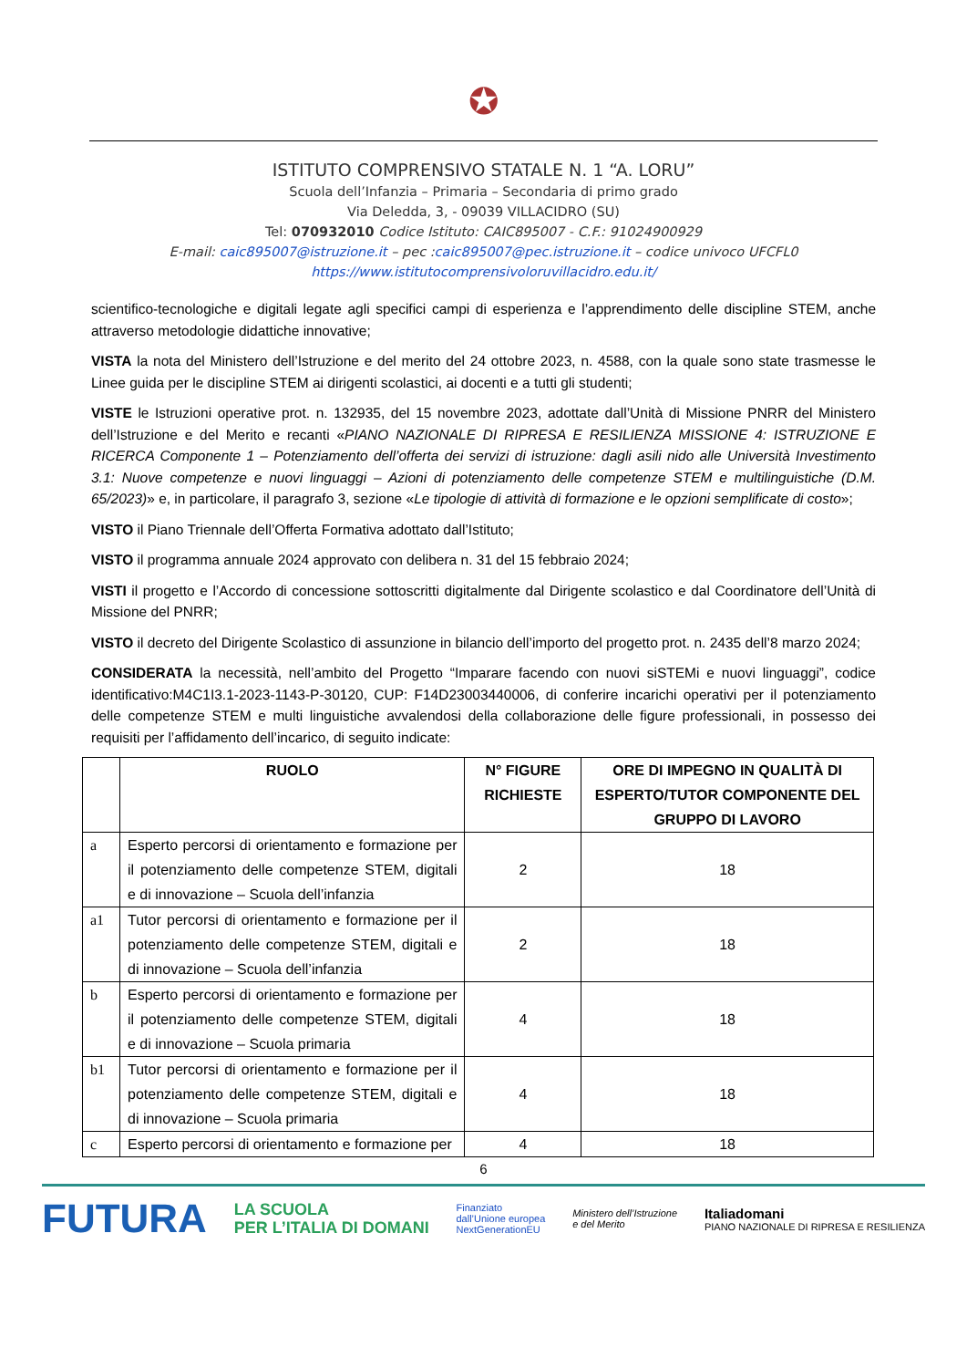✪
ISTITUTO COMPRENSIVO STATALE N. 1 “A. LORU”
Scuola dell’Infanzia – Primaria – Secondaria di primo grado
Via Deledda, 3, - 09039 VILLACIDRO (SU)
Tel: 070932010 Codice Istituto: CAIC895007 - C.F.: 91024900929
E-mail: caic895007@istruzione.it – pec :caic895007@pec.istruzione.it – codice univoco UFCFL0
https://www.istitutocomprensivoloruvillacidro.edu.it/
scientifico-tecnologiche e digitali legate agli specifici campi di esperienza e l’apprendimento delle discipline STEM, anche attraverso metodologie didattiche innovative;
VISTA la nota del Ministero dell’Istruzione e del merito del 24 ottobre 2023, n. 4588, con la quale sono state trasmesse le Linee guida per le discipline STEM ai dirigenti scolastici, ai docenti e a tutti gli studenti;
VISTE le Istruzioni operative prot. n. 132935, del 15 novembre 2023, adottate dall’Unità di Missione PNRR del Ministero dell’Istruzione e del Merito e recanti «PIANO NAZIONALE DI RIPRESA E RESILIENZA MISSIONE 4: ISTRUZIONE E RICERCA Componente 1 – Potenziamento dell’offerta dei servizi di istruzione: dagli asili nido alle Università Investimento 3.1: Nuove competenze e nuovi linguaggi – Azioni di potenziamento delle competenze STEM e multilinguistiche (D.M. 65/2023)» e, in particolare, il paragrafo 3, sezione «Le tipologie di attività di formazione e le opzioni semplificate di costo»;
VISTO il Piano Triennale dell’Offerta Formativa adottato dall’Istituto;
VISTO il programma annuale 2024 approvato con delibera n. 31 del 15 febbraio 2024;
VISTI il progetto e l’Accordo di concessione sottoscritti digitalmente dal Dirigente scolastico e dal Coordinatore dell’Unità di Missione del PNRR;
VISTO il decreto del Dirigente Scolastico di assunzione in bilancio dell’importo del progetto prot. n. 2435 dell’8 marzo 2024;
CONSIDERATA la necessità, nell’ambito del Progetto “Imparare facendo con nuovi siSTEMi e nuovi linguaggi”, codice identificativo:M4C1I3.1-2023-1143-P-30120, CUP: F14D23003440006, di conferire incarichi operativi per il potenziamento delle competenze STEM e multi linguistiche avvalendosi della collaborazione delle figure professionali, in possesso dei requisiti per l’affidamento dell’incarico, di seguito indicate:
| | RUOLO | N° FIGURE RICHIESTE | ORE DI IMPEGNO IN QUALITÀ DI ESPERTO/TUTOR COMPONENTE DEL GRUPPO DI LAVORO |
| --- | --- | --- | --- |
| a | Esperto percorsi di orientamento e formazione per il potenziamento delle competenze STEM, digitali e di innovazione – Scuola dell’infanzia | 2 | 18 |
| a1 | Tutor percorsi di orientamento e formazione per il potenziamento delle competenze STEM, digitali e di innovazione – Scuola dell’infanzia | 2 | 18 |
| b | Esperto percorsi di orientamento e formazione per il potenziamento delle competenze STEM, digitali e di innovazione – Scuola primaria | 4 | 18 |
| b1 | Tutor percorsi di orientamento e formazione per il potenziamento delle competenze STEM, digitali e di innovazione – Scuola primaria | 4 | 18 |
| c | Esperto percorsi di orientamento e formazione per | 4 | 18 |
6
FUTURA LA SCUOLA
PER L’ITALIA DI DOMANI Finanziato
dall’Unione europea
NextGenerationEU Ministero dell’Istruzione
e del Merito Italiadomani
PIANO NAZIONALE DI RIPRESA E RESILIENZA